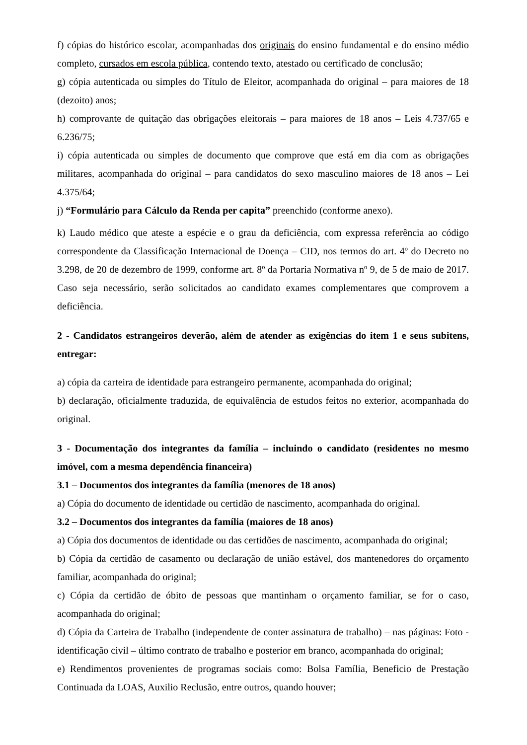f) cópias do histórico escolar, acompanhadas dos originais do ensino fundamental e do ensino médio completo, cursados em escola pública, contendo texto, atestado ou certificado de conclusão;
g) cópia autenticada ou simples do Título de Eleitor, acompanhada do original – para maiores de 18 (dezoito) anos;
h) comprovante de quitação das obrigações eleitorais – para maiores de 18 anos – Leis 4.737/65 e 6.236/75;
i) cópia autenticada ou simples de documento que comprove que está em dia com as obrigações militares, acompanhada do original – para candidatos do sexo masculino maiores de 18 anos – Lei 4.375/64;
j) “Formulário para Cálculo da Renda per capita” preenchido (conforme anexo).
k) Laudo médico que ateste a espécie e o grau da deficiência, com expressa referência ao código correspondente da Classificação Internacional de Doença – CID, nos termos do art. 4º do Decreto no 3.298, de 20 de dezembro de 1999, conforme art. 8º da Portaria Normativa nº 9, de 5 de maio de 2017. Caso seja necessário, serão solicitados ao candidato exames complementares que comprovem a deficiência.
2 - Candidatos estrangeiros deverão, além de atender as exigências do item 1 e seus subitens, entregar:
a) cópia da carteira de identidade para estrangeiro permanente, acompanhada do original;
b) declaração, oficialmente traduzida, de equivalência de estudos feitos no exterior, acompanhada do original.
3 - Documentação dos integrantes da família – incluindo o candidato (residentes no mesmo imóvel, com a mesma dependência financeira)
3.1 – Documentos dos integrantes da família (menores de 18 anos)
a) Cópia do documento de identidade ou certidão de nascimento, acompanhada do original.
3.2 – Documentos dos integrantes da família (maiores de 18 anos)
a) Cópia dos documentos de identidade ou das certidões de nascimento, acompanhada do original;
b) Cópia da certidão de casamento ou declaração de união estável, dos mantenedores do orçamento familiar, acompanhada do original;
c) Cópia da certidão de óbito de pessoas que mantinham o orçamento familiar, se for o caso, acompanhada do original;
d) Cópia da Carteira de Trabalho (independente de conter assinatura de trabalho) – nas páginas: Foto - identificação civil – último contrato de trabalho e posterior em branco, acompanhada do original;
e) Rendimentos provenientes de programas sociais como: Bolsa Família, Beneficio de Prestação Continuada da LOAS, Auxilio Reclusão, entre outros, quando houver;